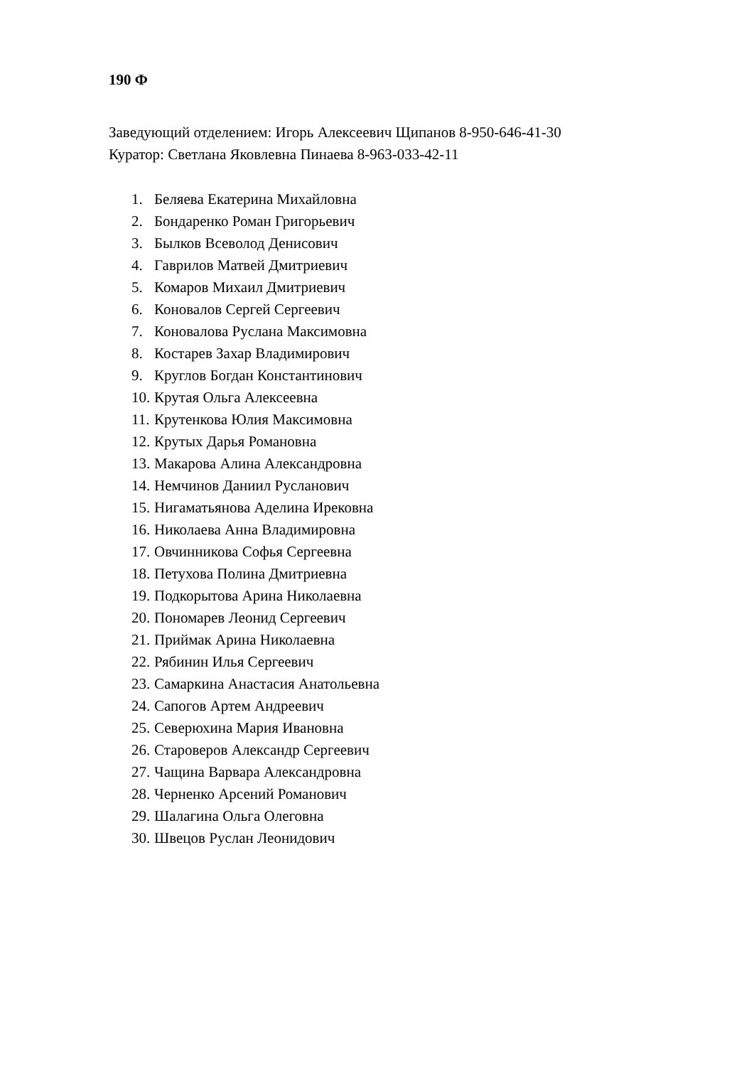190 Ф
Заведующий отделением: Игорь Алексеевич Щипанов 8-950-646-41-30
Куратор: Светлана Яковлевна Пинаева 8-963-033-42-11
1. Беляева Екатерина Михайловна
2. Бондаренко Роман Григорьевич
3. Былков Всеволод Денисович
4. Гаврилов Матвей Дмитриевич
5. Комаров Михаил Дмитриевич
6. Коновалов Сергей Сергеевич
7. Коновалова Руслана Максимовна
8. Костарев Захар Владимирович
9. Круглов Богдан Константинович
10. Крутая Ольга Алексеевна
11. Крутенкова Юлия Максимовна
12. Крутых Дарья Романовна
13. Макарова Алина Александровна
14. Немчинов Даниил Русланович
15. Нигаматьянова Аделина Ирековна
16. Николаева Анна Владимировна
17. Овчинникова Софья Сергеевна
18. Петухова Полина Дмитриевна
19. Подкорытова Арина Николаевна
20. Пономарев Леонид Сергеевич
21. Приймак Арина Николаевна
22. Рябинин Илья Сергеевич
23. Самаркина Анастасия Анатольевна
24. Сапогов Артем Андреевич
25. Северюхина Мария Ивановна
26. Староверов Александр Сергеевич
27. Чащина Варвара Александровна
28. Черненко Арсений Романович
29. Шалагина Ольга Олеговна
30. Швецов Руслан Леонидович